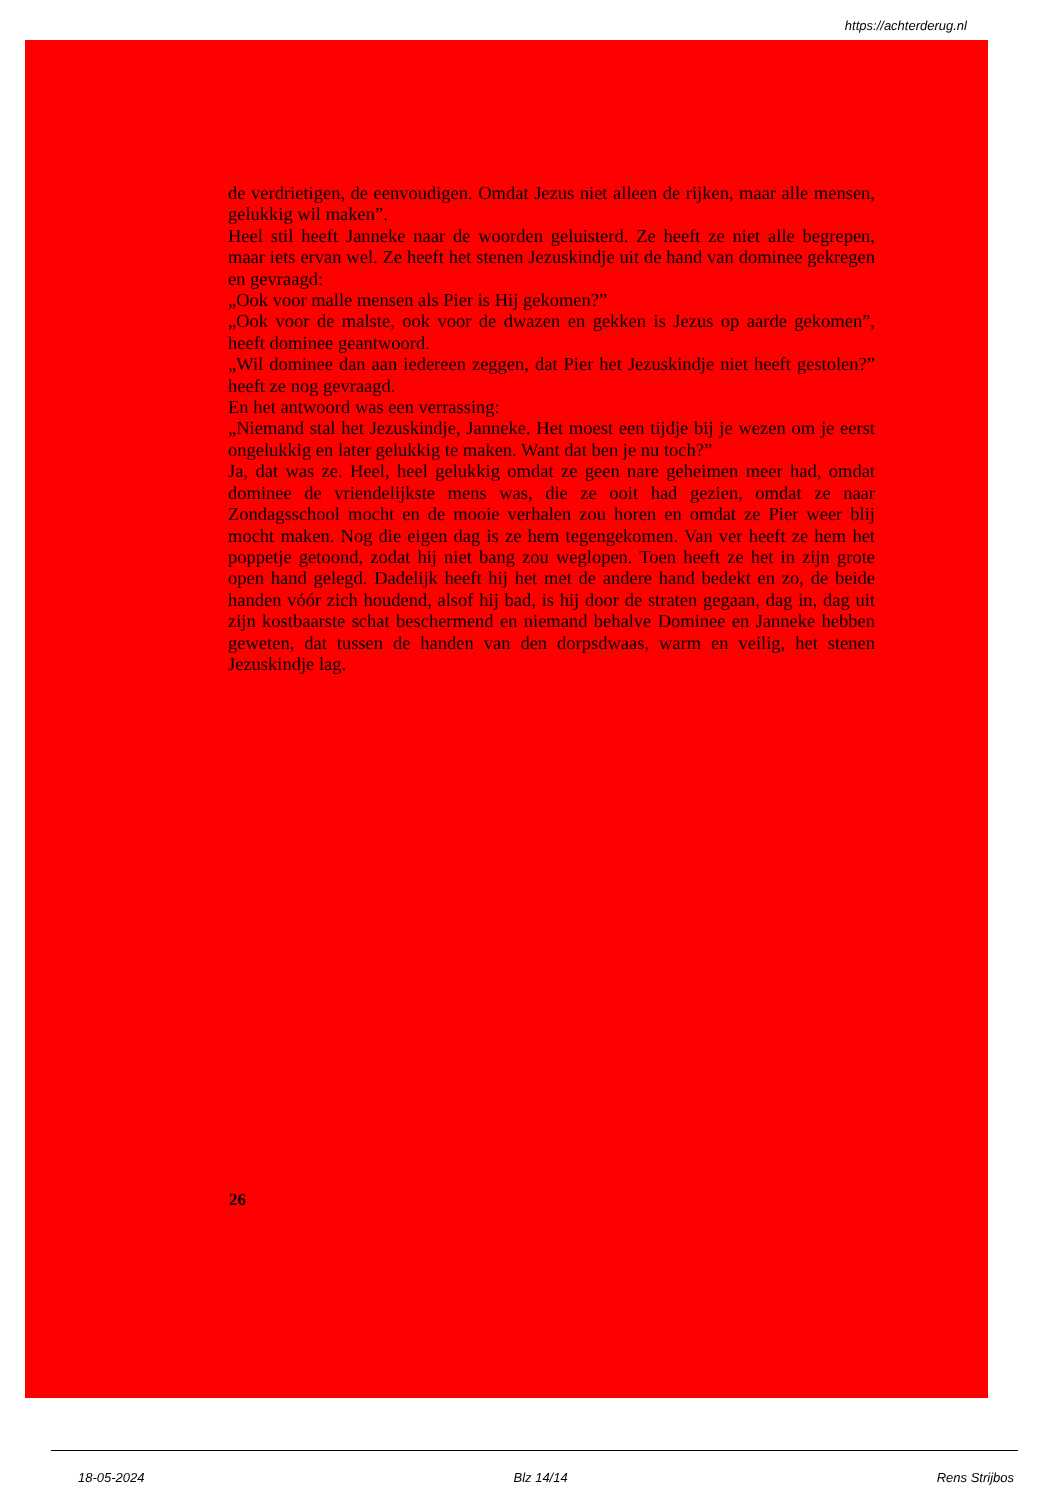https://achterderug.nl
de verdrietigen, de eenvoudigen. Omdat Jezus niet alleen de rijken, maar alle mensen, gelukkig wil maken”.
Heel stil heeft Janneke naar de woorden geluisterd. Ze heeft ze niet alle begrepen, maar iets ervan wel. Ze heeft het stenen Jezuskindje uit de hand van dominee gekregen en gevraagd:
„Ook voor malle mensen als Pier is Hij gekomen?”
„Ook voor de malste, ook voor de dwazen en gekken is Jezus op aarde gekomen”, heeft dominee geantwoord.
„Wil dominee dan aan iedereen zeggen, dat Pier het Jezuskindje niet heeft gestolen?” heeft ze nog gevraagd.
En het antwoord was een verrassing:
„Niemand stal het Jezuskindje, Janneke. Het moest een tijdje bij je wezen om je eerst ongelukkig en later gelukkig te maken. Want dat ben je nu toch?”
Ja, dat was ze. Heel, heel gelukkig omdat ze geen nare geheimen meer had, omdat dominee de vriendelijkste mens was, die ze ooit had gezien, omdat ze naar Zondagsschool mocht en de mooie verhalen zou horen en omdat ze Pier weer blij mocht maken. Nog die eigen dag is ze hem tegengekomen. Van ver heeft ze hem het poppetje getoond, zodat hij niet bang zou weglopen. Toen heeft ze het in zijn grote open hand gelegd. Dadelijk heeft hij het met de andere hand bedekt en zo, de beide handen vóór zich houdend, alsof hij bad, is hij door de straten gegaan, dag in, dag uit zijn kostbaarste schat beschermend en niemand behalve Dominee en Janneke hebben geweten, dat tussen de handen van den dorpsdwaas, warm en veilig, het stenen Jezuskindje lag.
26
18-05-2024 Blz 14/14 Rens Strijbos